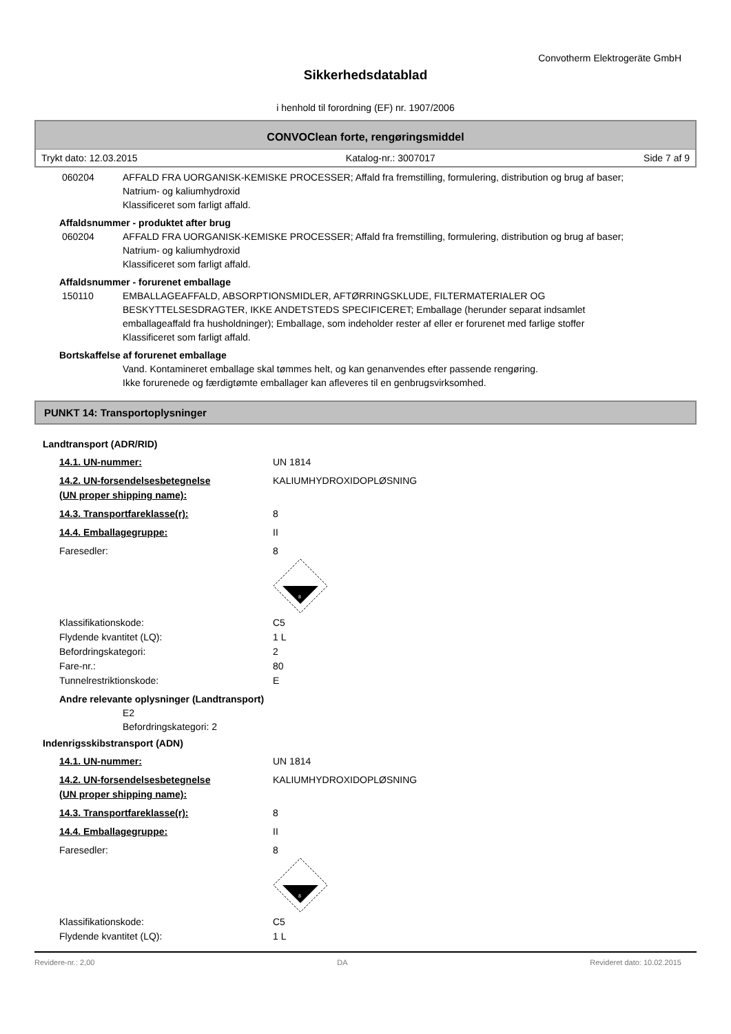Convotherm Elektrogeräte GmbH
Sikkerhedsdatablad
i henhold til forordning (EF) nr. 1907/2006
CONVOClean forte, rengøringsmiddel
Trykt dato: 12.03.2015 Katalog-nr.: 3007017 Side 7 af 9
060204 AFFALD FRA UORGANISK-KEMISKE PROCESSER; Affald fra fremstilling, formulering, distribution og brug af baser; Natrium- og kaliumhydroxid
Klassificeret som farligt affald.
Affaldsnummer - produktet after brug
060204 AFFALD FRA UORGANISK-KEMISKE PROCESSER; Affald fra fremstilling, formulering, distribution og brug af baser; Natrium- og kaliumhydroxid
Klassificeret som farligt affald.
Affaldsnummer - forurenet emballage
150110 EMBALLAGEAFFALD, ABSORPTIONSMIDLER, AFTØRRINGSKLUDE, FILTERMATERIALER OG BESKYTTELSESDRAGTER, IKKE ANDETSTEDS SPECIFICERET; Emballage (herunder separat indsamlet emballageaffald fra husholdninger); Emballage, som indeholder rester af eller er forurenet med farlige stoffer
Klassificeret som farligt affald.
Bortskaffelse af forurenet emballage
Vand. Kontamineret emballage skal tømmes helt, og kan genanvendes efter passende rengøring.
Ikke forurenede og færdigtømte emballager kan afleveres til en genbrugsvirksomhed.
PUNKT 14: Transportoplysninger
Landtransport (ADR/RID)
14.1. UN-nummer: UN 1814
14.2. UN-forsendelsesbetegnelse
(UN proper shipping name):
KALIUMHYDROXIDOPLØSNING
14.3. Transportfareklasse(r): 8
14.4. Emballagegruppe: II
Faresedler: 8
8
Klassifikationskode: C5
Flydende kvantitet (LQ): 1 L
Befordringskategori: 2
Fare-nr.: 80
Tunnelrestriktionskode: E
Andre relevante oplysninger (Landtransport)
E2
Befordringskategori: 2
Indenrigsskibstransport (ADN)
14.1. UN-nummer: UN 1814
14.2. UN-forsendelsesbetegnelse
(UN proper shipping name):
KALIUMHYDROXIDOPLØSNING
14.3. Transportfareklasse(r): 8
14.4. Emballagegruppe: II
Faresedler: 8
8
Klassifikationskode: C5
Flydende kvantitet (LQ): 1 L
Revidere-nr.: 2,00 DA Revideret dato: 10.02.2015